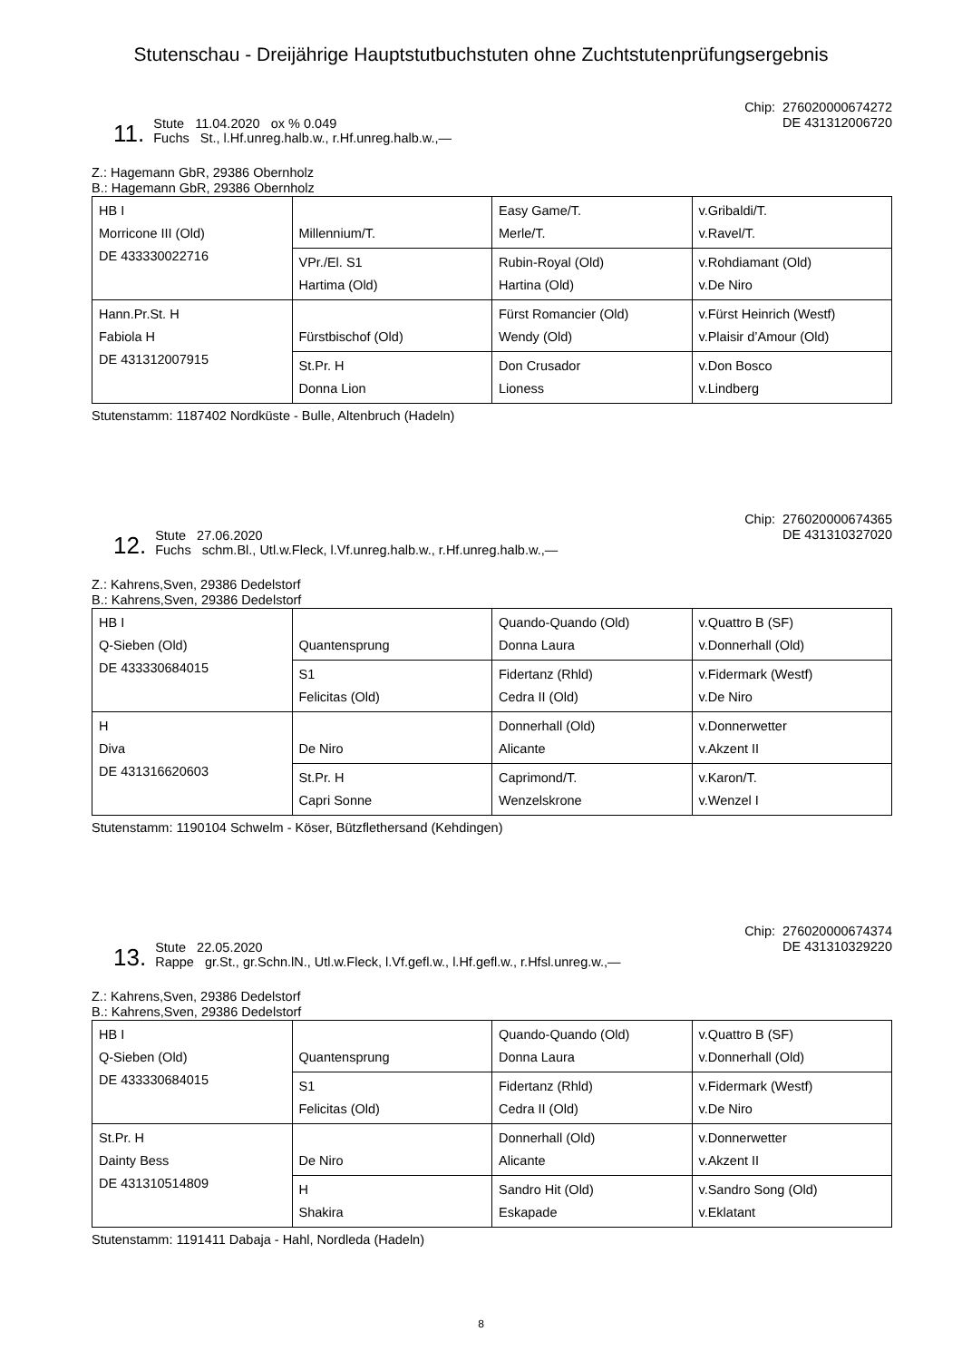Stutenschau - Dreijährige Hauptstutbuchstuten ohne Zuchtstutenprüfungsergebnis
11.
Stute 11.04.2020 ox % 0.049
Fuchs St., l.Hf.unreg.halb.w., r.Hf.unreg.halb.w.,—
Chip: 276020000674272
DE 431312006720
Z.: Hagemann GbR, 29386 Obernholz
B.: Hagemann GbR, 29386 Obernholz
| HB I Morricone III (Old) DE 433330022716 | Millennium/T. | Easy Game/T. Merle/T. | v.Gribaldi/T. v.Ravel/T. |
| | VPr./El. S1 Hartima (Old) | Rubin-Royal (Old) Hartina (Old) | v.Rohdiamant (Old) v.De Niro |
| Hann.Pr.St. H Fabiola H DE 431312007915 | Fürstbischof (Old) | Fürst Romancier (Old) Wendy (Old) | v.Fürst Heinrich (Westf) v.Plaisir d’Amour (Old) |
| | St.Pr. H Donna Lion | Don Crusador Lioness | v.Don Bosco v.Lindberg |
Stutenstamm: 1187402 Nordküste - Bulle, Altenbruch (Hadeln)
12.
Stute 27.06.2020
Fuchs schm.Bl., Utl.w.Fleck, l.Vf.unreg.halb.w., r.Hf.unreg.halb.w.,—
Chip: 276020000674365
DE 431310327020
Z.: Kahrens,Sven, 29386 Dedelstorf
B.: Kahrens,Sven, 29386 Dedelstorf
| HB I Q-Sieben (Old) DE 433330684015 | Quantensprung | Quando-Quando (Old) Donna Laura | v.Quattro B (SF) v.Donnerhall (Old) |
| | S1 Felicitas (Old) | Fidertanz (Rhld) Cedra II (Old) | v.Fidermark (Westf) v.De Niro |
| H Diva DE 431316620603 | De Niro | Donnerhall (Old) Alicante | v.Donnerwetter v.Akzent II |
| | St.Pr. H Capri Sonne | Caprimond/T. Wenzelskrone | v.Karon/T. v.Wenzel I |
Stutenstamm: 1190104 Schwelm - Köser, Bützflethersand (Kehdingen)
13.
Stute 22.05.2020
Rappe gr.St., gr.Schn.lN., Utl.w.Fleck, l.Vf.gefl.w., l.Hf.gefl.w., r.Hfsl.unreg.w.,—
Chip: 276020000674374
DE 431310329220
Z.: Kahrens,Sven, 29386 Dedelstorf
B.: Kahrens,Sven, 29386 Dedelstorf
| HB I Q-Sieben (Old) DE 433330684015 | Quantensprung | Quando-Quando (Old) Donna Laura | v.Quattro B (SF) v.Donnerhall (Old) |
| | S1 Felicitas (Old) | Fidertanz (Rhld) Cedra II (Old) | v.Fidermark (Westf) v.De Niro |
| St.Pr. H Dainty Bess DE 431310514809 | De Niro | Donnerhall (Old) Alicante | v.Donnerwetter v.Akzent II |
| | H Shakira | Sandro Hit (Old) Eskapade | v.Sandro Song (Old) v.Eklatant |
Stutenstamm: 1191411 Dabaja - Hahl, Nordleda (Hadeln)
8